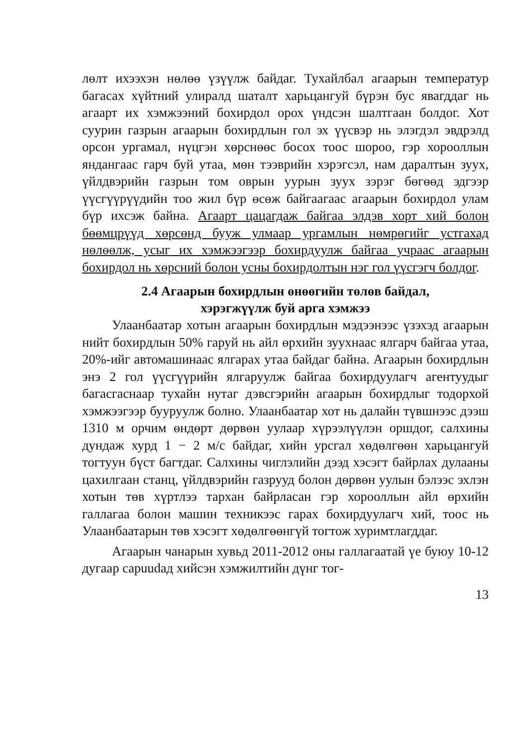лөлт ихээхэн нөлөө үзүүлж байдаг. Тухайлбал агаарын температур багасах хүйтний улиралд шаталт харьцангуй бүрэн бус явагддаг нь агаарт их хэмжээний бохирдол орох үндсэн шалтгаан болдог. Хот суурин газрын агаарын бохирдлын гол эх үүсвэр нь элэгдэл эвдрэлд орсон ургамал, нүцгэн хөрснөөс босох тоос шороо, гэр хорооллын яндангаас гарч буй утаа, мөн тээврийн хэрэгсэл, нам даралтын зуух, үйлдвэрийн газрын том оврын уурын зуух зэрэг бөгөөд эдгээр үүсгүүрүүдийн тоо жил бүр өсөж байгаагаас агаарын бохирдол улам бүр ихсэж байна. Агаарт цацагдаж байгаа элдэв хорт хий болон бөөмцрүүд хөрсөнд бууж улмаар ургамлын нөмрөгийг устгахад нөлөөлж, усыг их хэмжээгээр бохирдуулж байгаа учраас агаарын бохирдол нь хөрсний болон усны бохирдолтын нэг гол үүсгэгч болдог.
2.4 Агаарын бохирдлын өнөөгийн төлөв байдал,
хэрэгжүүлж буй арга хэмжээ
Улаанбаатар хотын агаарын бохирдлын мэдээнээс үзэхэд агаарын нийт бохирдлын 50% гаруй нь айл өрхийн зуухнаас ялгарч байгаа утаа, 20%-ийг автомашинаас ялгарах утаа байдаг байна. Агаарын бохирдлын энэ 2 гол үүсгүүрийн ялгаруулж байгаа бохирдуулагч агентуудыг багасгаснаар тухайн нутаг дэвсгэрийн агаарын бохирдлыг тодорхой хэмжээгээр бууруулж болно. Улаанбаатар хот нь далайн түвшнээс дээш 1310 м орчим өндөрт дөрвөн уулаар хүрээлүүлэн оршдог, салхины дундаж хурд 1 − 2 м/с байдаг, хийн урсгал хөдөлгөөн харьцангуй тогтуун бүст багтдаг. Салхины чиглэлийн дээд хэсэгт байрлах дулааны цахилгаан станц, үйлдвэрийн газрууд болон дөрвөн уулын бэлээс эхлэн хотын төв хүртлээ тархан байрласан гэр хорооллын айл өрхийн галлагаа болон машин техникээс гарах бохирдуулагч хий, тоос нь Улаанбаатарын төв хэсэгт хөдөлгөөнгүй тогтож хуримтлагддаг.
Агаарын чанарын хувьд 2011-2012 оны галлагаатай үе буюу 10-12 дугаар сарuudад хийсэн хэмжилтийн дүнг тог-
13